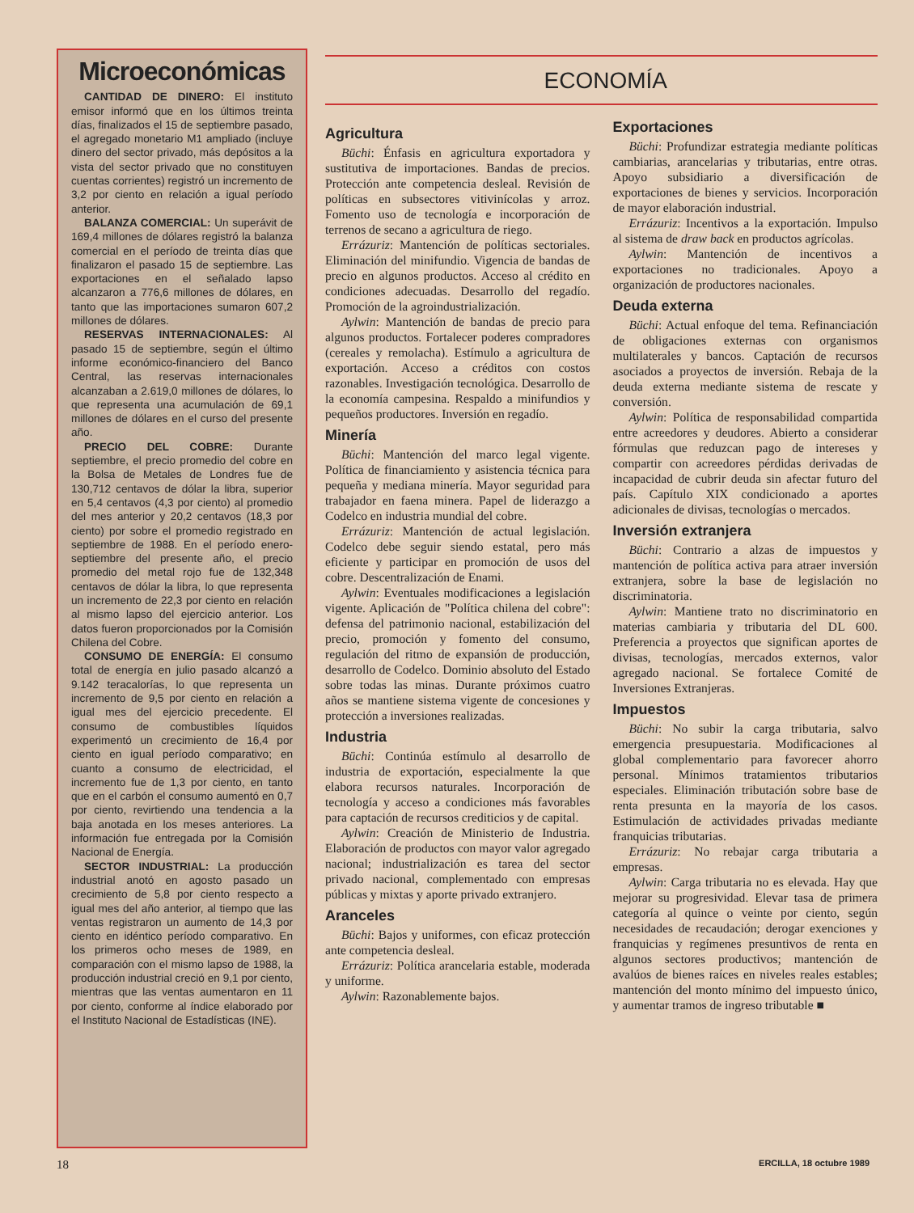Microeconómicas
CANTIDAD DE DINERO: El instituto emisor informó que en los últimos treinta días, finalizados el 15 de septiembre pasado, el agregado monetario M1 ampliado (incluye dinero del sector privado, más depósitos a la vista del sector privado que no constituyen cuentas corrientes) registró un incremento de 3,2 por ciento en relación a igual período anterior.
BALANZA COMERCIAL: Un superávit de 169,4 millones de dólares registró la balanza comercial en el período de treinta días que finalizaron el pasado 15 de septiembre. Las exportaciones en el señalado lapso alcanzaron a 776,6 millones de dólares, en tanto que las importaciones sumaron 607,2 millones de dólares.
RESERVAS INTERNACIONALES: Al pasado 15 de septiembre, según el último informe económico-financiero del Banco Central, las reservas internacionales alcanzaban a 2.619,0 millones de dólares, lo que representa una acumulación de 69,1 millones de dólares en el curso del presente año.
PRECIO DEL COBRE: Durante septiembre, el precio promedio del cobre en la Bolsa de Metales de Londres fue de 130,712 centavos de dólar la libra, superior en 5,4 centavos (4,3 por ciento) al promedio del mes anterior y 20,2 centavos (18,3 por ciento) por sobre el promedio registrado en septiembre de 1988. En el período enero-septiembre del presente año, el precio promedio del metal rojo fue de 132,348 centavos de dólar la libra, lo que representa un incremento de 22,3 por ciento en relación al mismo lapso del ejercicio anterior. Los datos fueron proporcionados por la Comisión Chilena del Cobre.
CONSUMO DE ENERGÍA: El consumo total de energía en julio pasado alcanzó a 9.142 teracalorías, lo que representa un incremento de 9,5 por ciento en relación a igual mes del ejercicio precedente. El consumo de combustibles líquidos experimentó un crecimiento de 16,4 por ciento en igual período comparativo; en cuanto a consumo de electricidad, el incremento fue de 1,3 por ciento, en tanto que en el carbón el consumo aumentó en 0,7 por ciento, revirtiendo una tendencia a la baja anotada en los meses anteriores. La información fue entregada por la Comisión Nacional de Energía.
SECTOR INDUSTRIAL: La producción industrial anotó en agosto pasado un crecimiento de 5,8 por ciento respecto a igual mes del año anterior, al tiempo que las ventas registraron un aumento de 14,3 por ciento en idéntico período comparativo. En los primeros ocho meses de 1989, en comparación con el mismo lapso de 1988, la producción industrial creció en 9,1 por ciento, mientras que las ventas aumentaron en 11 por ciento, conforme al índice elaborado por el Instituto Nacional de Estadísticas (INE).
ECONOMÍA
Agricultura
Büchi: Énfasis en agricultura exportadora y sustitutiva de importaciones. Bandas de precios. Protección ante competencia desleal. Revisión de políticas en subsectores vitivinícolas y arroz. Fomento uso de tecnología e incorporación de terrenos de secano a agricultura de riego.
Errázuriz: Mantención de políticas sectoriales. Eliminación del minifundio. Vigencia de bandas de precio en algunos productos. Acceso al crédito en condiciones adecuadas. Desarrollo del regadío. Promoción de la agroindustrialización.
Aylwin: Mantención de bandas de precio para algunos productos. Fortalecer poderes compradores (cereales y remolacha). Estímulo a agricultura de exportación. Acceso a créditos con costos razonables. Investigación tecnológica. Desarrollo de la economía campesina. Respaldo a minifundios y pequeños productores. Inversión en regadío.
Minería
Büchi: Mantención del marco legal vigente. Política de financiamiento y asistencia técnica para pequeña y mediana minería. Mayor seguridad para trabajador en faena minera. Papel de liderazgo a Codelco en industria mundial del cobre.
Errázuriz: Mantención de actual legislación. Codelco debe seguir siendo estatal, pero más eficiente y participar en promoción de usos del cobre. Descentralización de Enami.
Aylwin: Eventuales modificaciones a legislación vigente. Aplicación de "Política chilena del cobre": defensa del patrimonio nacional, estabilización del precio, promoción y fomento del consumo, regulación del ritmo de expansión de producción, desarrollo de Codelco. Dominio absoluto del Estado sobre todas las minas. Durante próximos cuatro años se mantiene sistema vigente de concesiones y protección a inversiones realizadas.
Industria
Büchi: Continúa estímulo al desarrollo de industria de exportación, especialmente la que elabora recursos naturales. Incorporación de tecnología y acceso a condiciones más favorables para captación de recursos crediticios y de capital.
Aylwin: Creación de Ministerio de Industria. Elaboración de productos con mayor valor agregado nacional; industrialización es tarea del sector privado nacional, complementado con empresas públicas y mixtas y aporte privado extranjero.
Aranceles
Büchi: Bajos y uniformes, con eficaz protección ante competencia desleal.
Errázuriz: Política arancelaria estable, moderada y uniforme.
Aylwin: Razonablemente bajos.
Exportaciones
Büchi: Profundizar estrategia mediante políticas cambiarias, arancelarias y tributarias, entre otras. Apoyo subsidiario a diversificación de exportaciones de bienes y servicios. Incorporación de mayor elaboración industrial.
Errázuriz: Incentivos a la exportación. Impulso al sistema de draw back en productos agrícolas.
Aylwin: Mantención de incentivos a exportaciones no tradicionales. Apoyo a organización de productores nacionales.
Deuda externa
Büchi: Actual enfoque del tema. Refinanciación de obligaciones externas con organismos multilaterales y bancos. Captación de recursos asociados a proyectos de inversión. Rebaja de la deuda externa mediante sistema de rescate y conversión.
Aylwin: Política de responsabilidad compartida entre acreedores y deudores. Abierto a considerar fórmulas que reduzcan pago de intereses y compartir con acreedores pérdidas derivadas de incapacidad de cubrir deuda sin afectar futuro del país. Capítulo XIX condicionado a aportes adicionales de divisas, tecnologías o mercados.
Inversión extranjera
Büchi: Contrario a alzas de impuestos y mantención de política activa para atraer inversión extranjera, sobre la base de legislación no discriminatoria.
Aylwin: Mantiene trato no discriminatorio en materias cambiaria y tributaria del DL 600. Preferencia a proyectos que significan aportes de divisas, tecnologías, mercados externos, valor agregado nacional. Se fortalece Comité de Inversiones Extranjeras.
Impuestos
Büchi: No subir la carga tributaria, salvo emergencia presupuestaria. Modificaciones al global complementario para favorecer ahorro personal. Mínimos tratamientos tributarios especiales. Eliminación tributación sobre base de renta presunta en la mayoría de los casos. Estimulación de actividades privadas mediante franquicias tributarias.
Errázuriz: No rebajar carga tributaria a empresas.
Aylwin: Carga tributaria no es elevada. Hay que mejorar su progresividad. Elevar tasa de primera categoría al quince o veinte por ciento, según necesidades de recaudación; derogar exenciones y franquicias y regímenes presuntivos de renta en algunos sectores productivos; mantención de avalúos de bienes raíces en niveles reales estables; mantención del monto mínimo del impuesto único, y aumentar tramos de ingreso tributable ■
18 ERCILLA, 18 octubre 1989